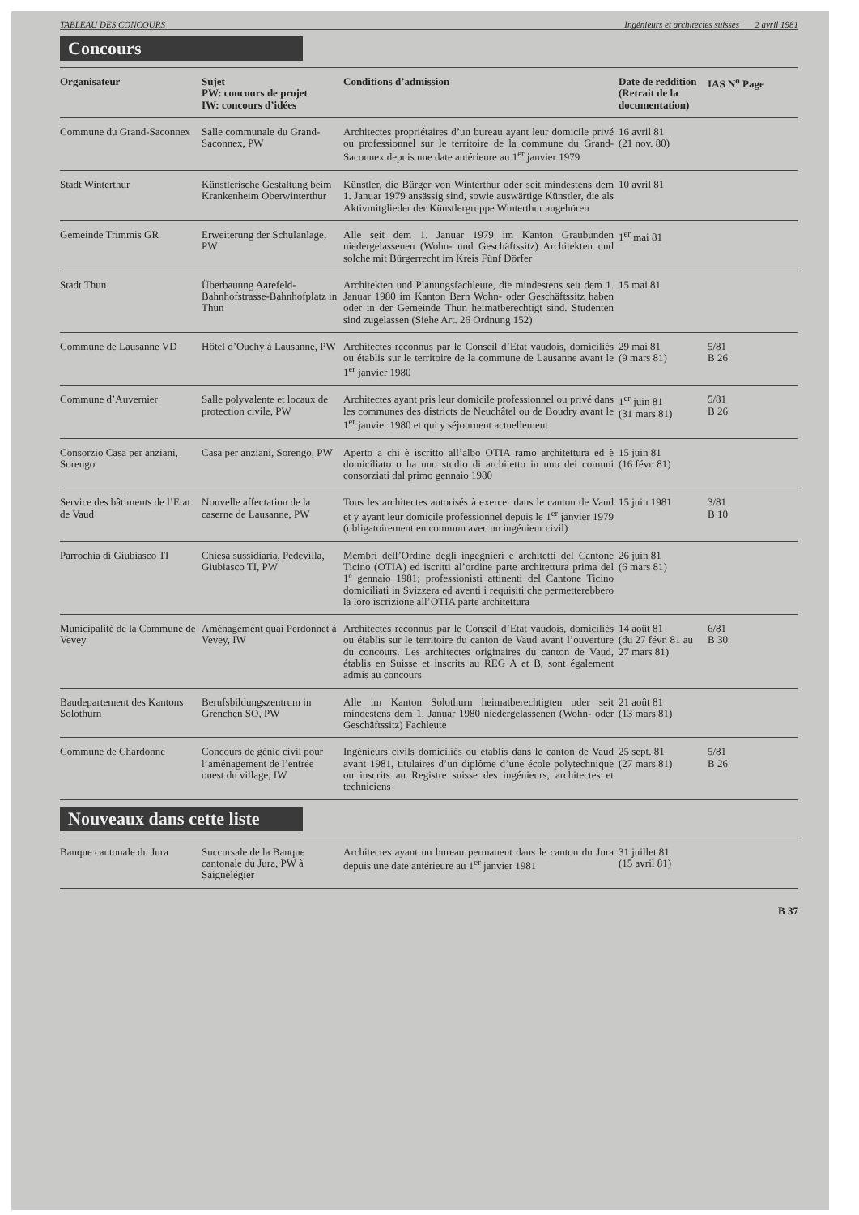TABLEAU DES CONCOURS Ingénieurs et architectes suisses 2 avril 1981
Concours
| Organisateur | Sujet PW: concours de projet IW: concours d’idées | Conditions d’admission | Date de reddition (Retrait de la documentation) | IAS N<sup>o</sup> Page |
| --- | --- | --- | --- | --- |
| Commune du Grand-Saconnex | Salle communale du Grand-Saconnex, PW | Architectes propriétaires d’un bureau ayant leur domicile privé ou professionnel sur le territoire de la commune du Grand-Saconnex depuis une date antérieure au 1<sup>er</sup> janvier 1979 | 16 avril 81 (21 nov. 80) | |
| Stadt Winterthur | Künstlerische Gestaltung beim Krankenheim Oberwinterthur | Künstler, die Bürger von Winterthur oder seit mindestens dem 1. Januar 1979 ansässig sind, sowie auswärtige Künstler, die als Aktivmitglieder der Künstlergruppe Winterthur angehören | 10 avril 81 | |
| Gemeinde Trimmis GR | Erweiterung der Schulanlage, PW | Alle seit dem 1. Januar 1979 im Kanton Graubünden niedergelassenen (Wohn- und Geschäftssitz) Architekten und solche mit Bürgerrecht im Kreis Fünf Dörfer | 1<sup>er</sup> mai 81 | |
| Stadt Thun | Überbauung Aarefeld-Bahnhofstrasse-Bahnhofplatz in Thun | Architekten und Planungsfachleute, die mindestens seit dem 1. Januar 1980 im Kanton Bern Wohn- oder Geschäftssitz haben oder in der Gemeinde Thun heimatberechtigt sind. Studenten sind zugelassen (Siehe Art. 26 Ordnung 152) | 15 mai 81 | |
| Commune de Lausanne VD | Hôtel d’Ouchy à Lausanne, PW | Architectes reconnus par le Conseil d’Etat vaudois, domiciliés ou établis sur le territoire de la commune de Lausanne avant le 1<sup>er</sup> janvier 1980 | 29 mai 81 (9 mars 81) | 5/81 B 26 |
| Commune d’Auvernier | Salle polyvalente et locaux de protection civile, PW | Architectes ayant pris leur domicile professionnel ou privé dans les communes des districts de Neuchâtel ou de Boudry avant le 1<sup>er</sup> janvier 1980 et qui y séjournent actuellement | 1<sup>er</sup> juin 81 (31 mars 81) | 5/81 B 26 |
| Consorzio Casa per anziani, Sorengo | Casa per anziani, Sorengo, PW | Aperto a chi è iscritto all’albo OTIA ramo architettura ed è domiciliato o ha uno studio di architetto in uno dei comuni consorziati dal primo gennaio 1980 | 15 juin 81 (16 févr. 81) | |
| Service des bâtiments de l’Etat de Vaud | Nouvelle affectation de la caserne de Lausanne, PW | Tous les architectes autorisés à exercer dans le canton de Vaud et y ayant leur domicile professionnel depuis le 1<sup>er</sup> janvier 1979 (obligatoirement en commun avec un ingénieur civil) | 15 juin 1981 | 3/81 B 10 |
| Parrochia di Giubiasco TI | Chiesa sussidiaria, Pedevilla, Giubiasco TI, PW | Membri dell’Ordine degli ingegnieri e architetti del Cantone Ticino (OTIA) ed iscritti al’ordine parte architettura prima del 1º gennaio 1981; professionisti attinenti del Cantone Ticino domiciliati in Svizzera ed aventi i requisiti che permetterebbero la loro iscrizione all’OTIA parte architettura | 26 juin 81 (6 mars 81) | |
| Municipalité de la Commune de Vevey | Aménagement quai Perdonnet à Vevey, IW | Architectes reconnus par le Conseil d’Etat vaudois, domiciliés ou établis sur le territoire du canton de Vaud avant l’ouverture du concours. Les architectes originaires du canton de Vaud, établis en Suisse et inscrits au REG A et B, sont également admis au concours | 14 août 81 (du 27 févr. 81 au 27 mars 81) | 6/81 B 30 |
| Baudepartement des Kantons Solothurn | Berufsbildungszentrum in Grenchen SO, PW | Alle im Kanton Solothurn heimatberechtigten oder seit mindestens dem 1. Januar 1980 niedergelassenen (Wohn- oder Geschäftssitz) Fachleute | 21 août 81 (13 mars 81) | |
| Commune de Chardonne | Concours de génie civil pour l’aménagement de l’entrée ouest du village, IW | Ingénieurs civils domiciliés ou établis dans le canton de Vaud avant 1981, titulaires d’un diplôme d’une école polytechnique ou inscrits au Registre suisse des ingénieurs, architectes et techniciens | 25 sept. 81 (27 mars 81) | 5/81 B 26 |
Nouveaux dans cette liste
| Banque cantonale du Jura | Succursale de la Banque cantonale du Jura, PW à Saignelégier | Architectes ayant un bureau permanent dans le canton du Jura depuis une date antérieure au 1<sup>er</sup> janvier 1981 | 31 juillet 81 (15 avril 81) | |
B 37